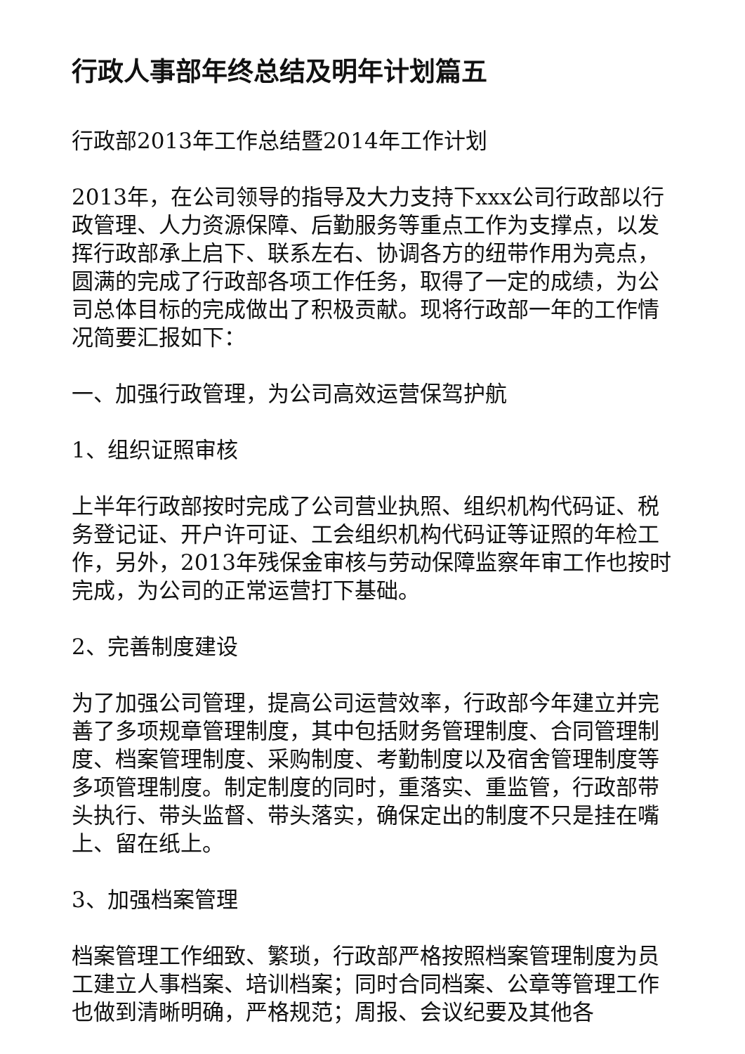行政人事部年终总结及明年计划篇五
行政部2013年工作总结暨2014年工作计划
2013年，在公司领导的指导及大力支持下xxx公司行政部以行政管理、人力资源保障、后勤服务等重点工作为支撑点，以发挥行政部承上启下、联系左右、协调各方的纽带作用为亮点，圆满的完成了行政部各项工作任务，取得了一定的成绩，为公司总体目标的完成做出了积极贡献。现将行政部一年的工作情况简要汇报如下：
一、加强行政管理，为公司高效运营保驾护航
1、组织证照审核
上半年行政部按时完成了公司营业执照、组织机构代码证、税务登记证、开户许可证、工会组织机构代码证等证照的年检工作，另外，2013年残保金审核与劳动保障监察年审工作也按时完成，为公司的正常运营打下基础。
2、完善制度建设
为了加强公司管理，提高公司运营效率，行政部今年建立并完善了多项规章管理制度，其中包括财务管理制度、合同管理制度、档案管理制度、采购制度、考勤制度以及宿舍管理制度等多项管理制度。制定制度的同时，重落实、重监管，行政部带头执行、带头监督、带头落实，确保定出的制度不只是挂在嘴上、留在纸上。
3、加强档案管理
档案管理工作细致、繁琐，行政部严格按照档案管理制度为员工建立人事档案、培训档案；同时合同档案、公章等管理工作也做到清晰明确，严格规范；周报、会议纪要及其他各